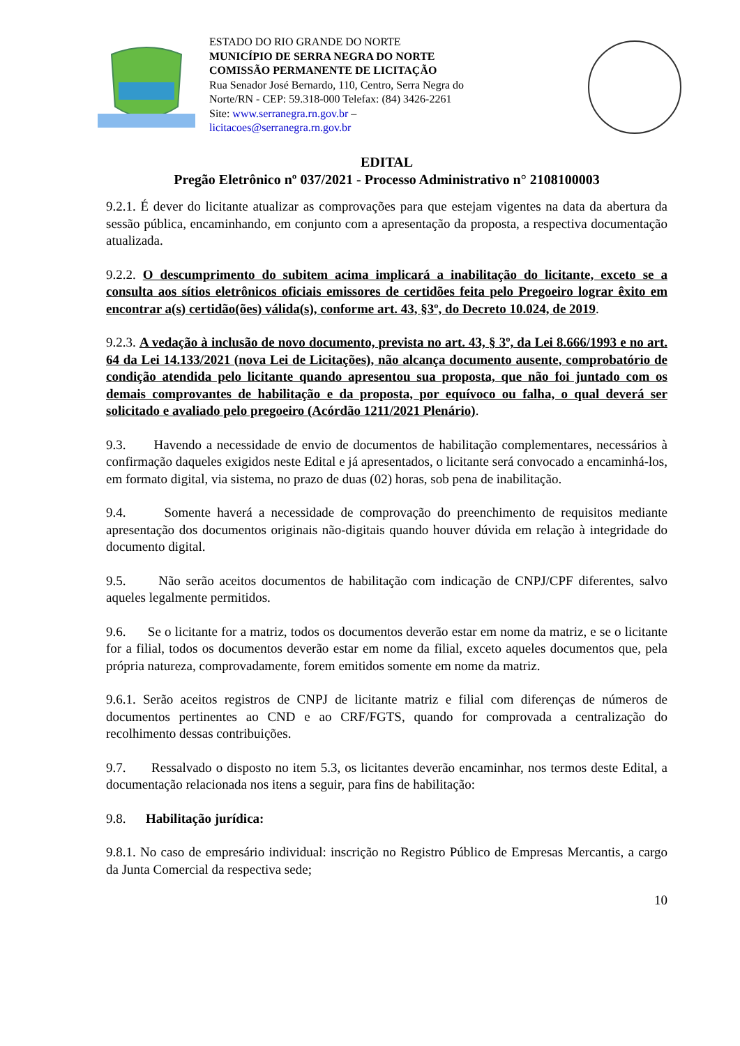ESTADO DO RIO GRANDE DO NORTE
MUNICÍPIO DE SERRA NEGRA DO NORTE
COMISSÃO PERMANENTE DE LICITAÇÃO
Rua Senador José Bernardo, 110, Centro, Serra Negra do
Norte/RN - CEP: 59.318-000 Telefax: (84) 3426-2261
Site: www.serranegra.rn.gov.br –
licitacoes@serranegra.rn.gov.br
EDITAL
Pregão Eletrônico nº 037/2021 - Processo Administrativo n° 2108100003
9.2.1. É dever do licitante atualizar as comprovações para que estejam vigentes na data da abertura da sessão pública, encaminhando, em conjunto com a apresentação da proposta, a respectiva documentação atualizada.
9.2.2. O descumprimento do subitem acima implicará a inabilitação do licitante, exceto se a consulta aos sítios eletrônicos oficiais emissores de certidões feita pelo Pregoeiro lograr êxito em encontrar a(s) certidão(ões) válida(s), conforme art. 43, §3º, do Decreto 10.024, de 2019.
9.2.3. A vedação à inclusão de novo documento, prevista no art. 43, § 3º, da Lei 8.666/1993 e no art. 64 da Lei 14.133/2021 (nova Lei de Licitações), não alcança documento ausente, comprobatório de condição atendida pelo licitante quando apresentou sua proposta, que não foi juntado com os demais comprovantes de habilitação e da proposta, por equívoco ou falha, o qual deverá ser solicitado e avaliado pelo pregoeiro (Acórdão 1211/2021 Plenário).
9.3. Havendo a necessidade de envio de documentos de habilitação complementares, necessários à confirmação daqueles exigidos neste Edital e já apresentados, o licitante será convocado a encaminhá-los, em formato digital, via sistema, no prazo de duas (02) horas, sob pena de inabilitação.
9.4. Somente haverá a necessidade de comprovação do preenchimento de requisitos mediante apresentação dos documentos originais não-digitais quando houver dúvida em relação à integridade do documento digital.
9.5. Não serão aceitos documentos de habilitação com indicação de CNPJ/CPF diferentes, salvo aqueles legalmente permitidos.
9.6. Se o licitante for a matriz, todos os documentos deverão estar em nome da matriz, e se o licitante for a filial, todos os documentos deverão estar em nome da filial, exceto aqueles documentos que, pela própria natureza, comprovadamente, forem emitidos somente em nome da matriz.
9.6.1. Serão aceitos registros de CNPJ de licitante matriz e filial com diferenças de números de documentos pertinentes ao CND e ao CRF/FGTS, quando for comprovada a centralização do recolhimento dessas contribuições.
9.7. Ressalvado o disposto no item 5.3, os licitantes deverão encaminhar, nos termos deste Edital, a documentação relacionada nos itens a seguir, para fins de habilitação:
9.8. Habilitação jurídica:
9.8.1. No caso de empresário individual: inscrição no Registro Público de Empresas Mercantis, a cargo da Junta Comercial da respectiva sede;
10